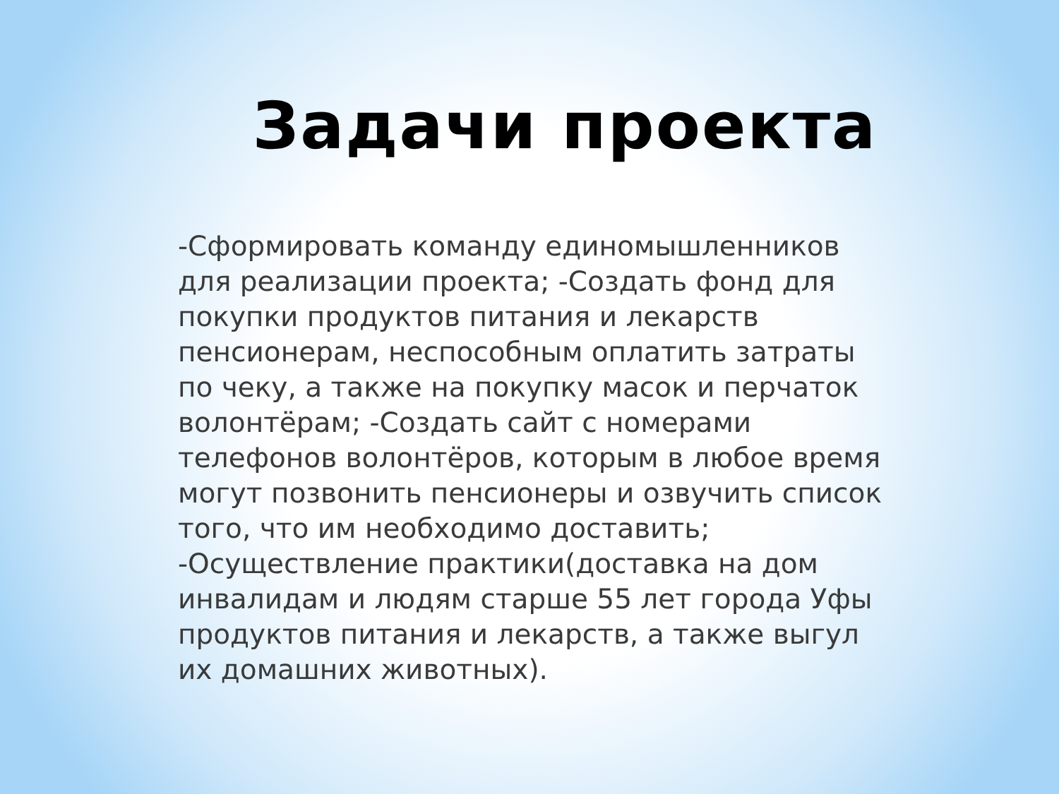Задачи проекта
-Сформировать команду единомышленников для реализации проекта; -Создать фонд для покупки продуктов питания и лекарств пенсионерам, неспособным оплатить затраты по чеку, а также на покупку масок и перчаток волонтёрам; -Создать сайт с номерами телефонов волонтёров, которым в любое время могут позвонить пенсионеры и озвучить список того, что им необходимо доставить; -Осуществление практики(доставка на дом инвалидам и людям старше 55 лет города Уфы продуктов питания и лекарств, а также выгул их домашних животных).